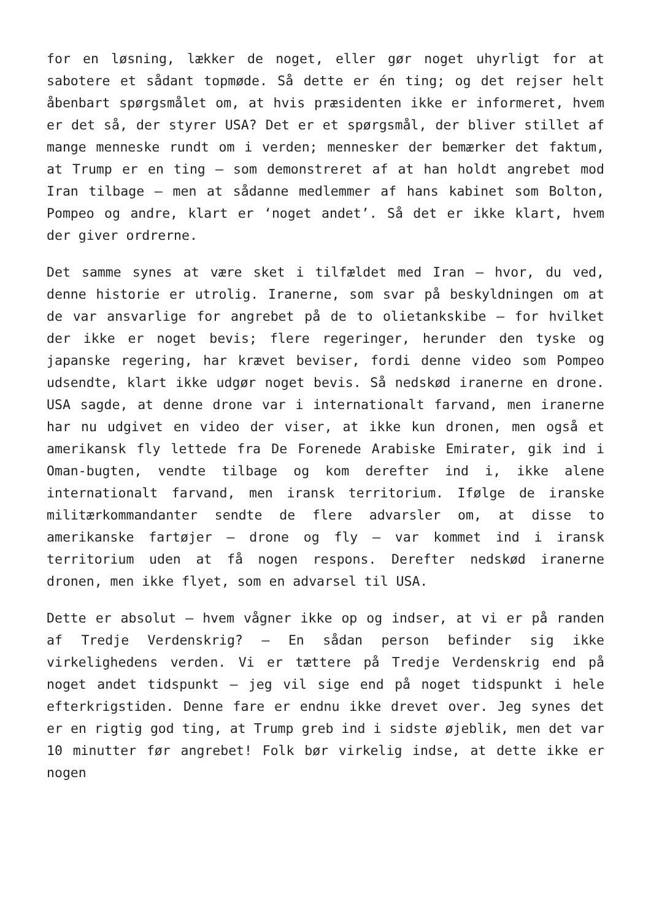for en løsning, lækker de noget, eller gør noget uhyrligt for at sabotere et sådant topmøde. Så dette er én ting; og det rejser helt åbenbart spørgsmålet om, at hvis præsidenten ikke er informeret, hvem er det så, der styrer USA? Det er et spørgsmål, der bliver stillet af mange menneske rundt om i verden; mennesker der bemærker det faktum, at Trump er en ting – som demonstreret af at han holdt angrebet mod Iran tilbage – men at sådanne medlemmer af hans kabinet som Bolton, Pompeo og andre, klart er ‘noget andet’. Så det er ikke klart, hvem der giver ordrerne.
Det samme synes at være sket i tilfældet med Iran – hvor, du ved, denne historie er utrolig. Iranerne, som svar på beskyldningen om at de var ansvarlige for angrebet på de to olietankskibe – for hvilket der ikke er noget bevis; flere regeringer, herunder den tyske og japanske regering, har krævet beviser, fordi denne video som Pompeo udsendte, klart ikke udgør noget bevis. Så nedskød iranerne en drone. USA sagde, at denne drone var i internationalt farvand, men iranerne har nu udgivet en video der viser, at ikke kun dronen, men også et amerikansk fly lettede fra De Forenede Arabiske Emirater, gik ind i Oman-bugten, vendte tilbage og kom derefter ind i, ikke alene internationalt farvand, men iransk territorium. Ifølge de iranske militærkommandanter sendte de flere advarsler om, at disse to amerikanske fartøjer – drone og fly – var kommet ind i iransk territorium uden at få nogen respons. Derefter nedskød iranerne dronen, men ikke flyet, som en advarsel til USA.
Dette er absolut – hvem vågner ikke op og indser, at vi er på randen af Tredje Verdenskrig? – En sådan person befinder sig ikke virkelighedens verden. Vi er tættere på Tredje Verdenskrig end på noget andet tidspunkt – jeg vil sige end på noget tidspunkt i hele efterkrigstiden. Denne fare er endnu ikke drevet over. Jeg synes det er en rigtig god ting, at Trump greb ind i sidste øjeblik, men det var 10 minutter før angrebet! Folk bør virkelig indse, at dette ikke er nogen